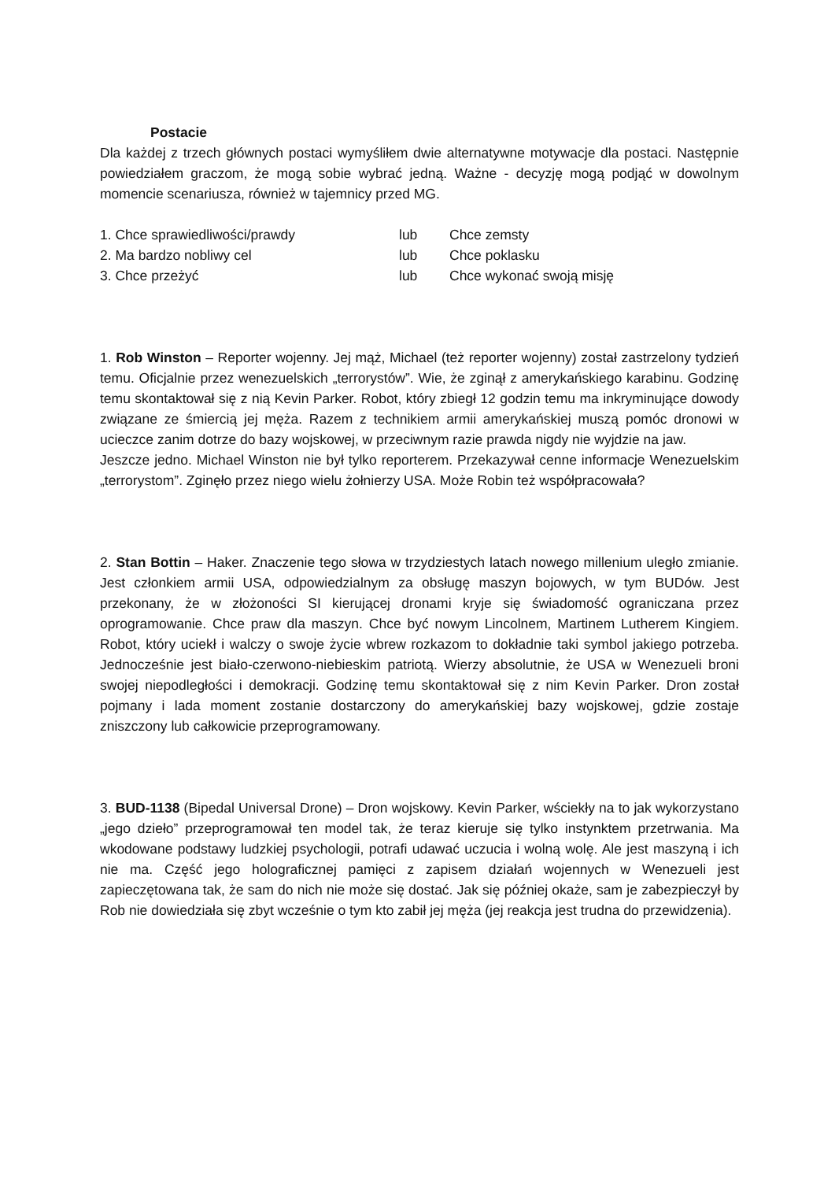Postacie
Dla każdej z trzech głównych postaci wymyśliłem dwie alternatywne motywacje dla postaci. Następnie powiedziałem graczom, że mogą sobie wybrać jedną. Ważne - decyzję mogą podjąć w dowolnym momencie scenariusza, również w tajemnicy przed MG.
1. Chce sprawiedliwości/prawdy lub Chce zemsty
2. Ma bardzo nobliwy cel lub Chce poklasku
3. Chce przeżyć lub Chce wykonać swoją misję
1. Rob Winston – Reporter wojenny. Jej mąż, Michael (też reporter wojenny) został zastrzelony tydzień temu. Oficjalnie przez wenezuelskich „terrorystów”. Wie, że zginął z amerykańskiego karabinu. Godzinę temu skontaktował się z nią Kevin Parker. Robot, który zbiegł 12 godzin temu ma inkryminujące dowody związane ze śmiercią jej męża. Razem z technikiem armii amerykańskiej muszą pomóc dronowi w ucieczce zanim dotrze do bazy wojskowej, w przeciwnym razie prawda nigdy nie wyjdzie na jaw.
Jeszcze jedno. Michael Winston nie był tylko reporterem. Przekazywał cenne informacje Wenezuelskim „terrorystom”. Zginęło przez niego wielu żołnierzy USA. Może Robin też współpracowała?
2. Stan Bottin – Haker. Znaczenie tego słowa w trzydziestych latach nowego millenium uległo zmianie. Jest członkiem armii USA, odpowiedzialnym za obsługę maszyn bojowych, w tym BUDów. Jest przekonany, że w złożoności SI kierującej dronami kryje się świadomość ograniczana przez oprogramowanie. Chce praw dla maszyn. Chce być nowym Lincolnem, Martinem Lutherem Kingiem. Robot, który uciekł i walczy o swoje życie wbrew rozkazom to dokładnie taki symbol jakiego potrzeba. Jednocześnie jest biało-czerwono-niebieskim patriotą. Wierzy absolutnie, że USA w Wenezueli broni swojej niepodległości i demokracji. Godzinę temu skontaktował się z nim Kevin Parker. Dron został pojmany i lada moment zostanie dostarczony do amerykańskiej bazy wojskowej, gdzie zostaje zniszczony lub całkowicie przeprogramowany.
3. BUD-1138 (Bipedal Universal Drone) – Dron wojskowy. Kevin Parker, wściekły na to jak wykorzystano „jego dzieło” przeprogramował ten model tak, że teraz kieruje się tylko instynktem przetrwania. Ma wkodowane podstawy ludzkiej psychologii, potrafi udawać uczucia i wolną wolę. Ale jest maszyną i ich nie ma. Część jego holograficznej pamięci z zapisem działań wojennych w Wenezueli jest zapieczętowana tak, że sam do nich nie może się dostać. Jak się później okaże, sam je zabezpieczył by Rob nie dowiedziała się zbyt wcześnie o tym kto zabił jej męża (jej reakcja jest trudna do przewidzenia).